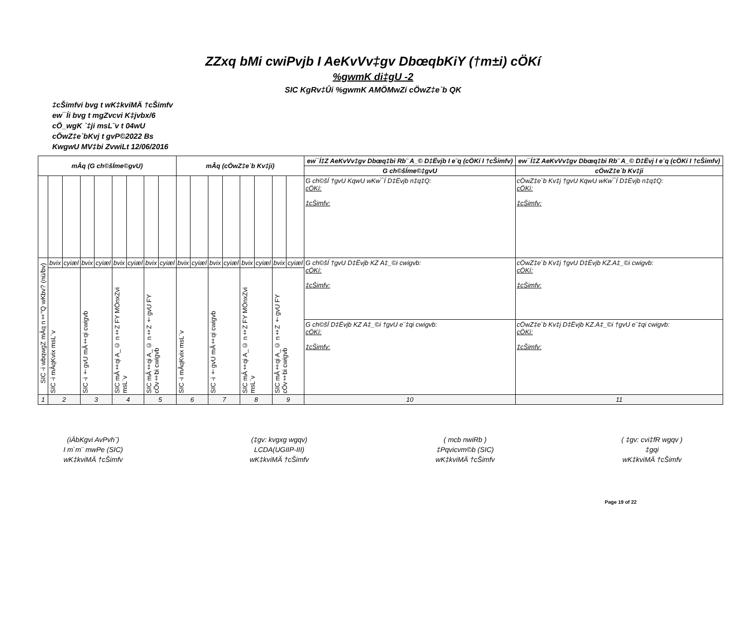ZZxq bMi cwiPvjb I AeKvVv‡gv DbœqbKiY (†m±i) cÖKí
%gwmK di‡gU -2
SIC KgRv‡Ûi %gwmK AMÖMwZi cÖwZ‡e`b QK
‡cŠimfvi bvg t wK‡kviMÄ †cŠimfv
ew¯Íi bvg t mgZvcvi K‡jvbx/6
cÖ_wgK `‡ji msL¨v t 04wU
cÖwZ‡e`bKvj t gvP©2022 Bs
KwgwU MV‡bi ZvwiLt 12/06/2016
| mÂq (G ch©šÍme©gvU) | | | | | | | | | mÂq (cÖwZ‡e`b Kv‡ji) | | | | | | | | ew¯Í‡Z AeKvVv‡gv Dbœq‡bi Rb¨ A_© D‡Ëvjb I e¨q (cÖKí I †cŠimfv) | ew¯Í‡Z AeKvVv‡gv Dbœq‡bi Rb¨ A_© D‡Ëvj I e¨q (cÖKí I †cŠimfv) |
| --- | --- | --- | --- | --- | --- | --- | --- | --- | --- | --- | --- | --- | --- | --- | --- | --- | --- | --- |
| | | | | | | | | | | | | | | | | | G ch©šÍme©‡gvU | cÖwZ‡e`b Kv‡ji |
| | | | | | | | | | | | | | | | | | G ch©šÍ †gvU KqwU wKw¯Í D‡Ëvjb n‡q‡Q: cÖKí: ‡cŠimfv: | cÖwZ‡e`b Kv‡j †gvU KqwU wKw¯Í D‡Ëvjb n‡q‡Q: cÖKí: ‡cŠimfv: |
| SIC -i wbqwgZ mÂq n‡"Q wKbv? (nü/bv) | bvix | cyiæl | bvix | cyiæl | bvix | cyiæl | bvix | cyiæl | bvix | cyiæl | bvix | cyiæl | bvix | cyiæl | bvix | cyiæl | G ch©šÍ †gvU D‡Ëvjb KZ A‡_©i cwigvb: cÖKí: ‡cŠimfv: | cÖwZ‡e`b Kv‡j †gvU D‡Ëvjb KZ.A‡_©i cwigvb: cÖKí: ‡cŠimfv: |
| | SIC -i mÂqKvix msL¨v | | SIC -i †gvU mÂ‡qi cwigvb | | SIC mÂ‡qi A_© n‡Z FY MÖnxZvi msL¨v | | SIC mÂ‡qi A_© n‡Z †gvU FY cÖv‡bi cwigvb | | SIC -i mÂqKvix msL¨v | | SIC -i †gvU mÂ‡qi cwigvb | | SIC mÂ‡qi A_© n‡Z FY MÖnxZvi msL¨v | | SIC mÂ‡qi A_© n‡Z †gvU FY cÖv‡bi cwigvb | | | |
| | | | | | | | | | | | | | | | | | G ch©šÍ D‡Ëvjb KZ A‡_©i †gvU e¨‡qi cwigvb: cÖKí: ‡cŠimfv: | cÖwZ‡e`b Kv‡j D‡Ëvjb KZ.A‡_©i †gvU e¨‡qi cwigvb: cÖKí: ‡cŠimfv: |
| 1 | 2 | | 3 | | 4 | | 5 | | 6 | | 7 | | 8 | | 9 | | 10 | 11 |
(iÄbKgvi AvPvh¨)
I m`m¨ mwPe (SIC)
wK‡kviMÄ †cŠimfv
(‡gv: kvgxg wgqv)
LCDA(UGIIP-III)
wK‡kviMÄ †cŠimfv
( mcb nwiRb )
‡Pqvicvm©b (SIC)
wK‡kviMÄ †cŠimfv
( ‡gv: cvi‡fR wgqv )
‡gqi
wK‡kviMÄ †cŠimfv
Page 19 of 22